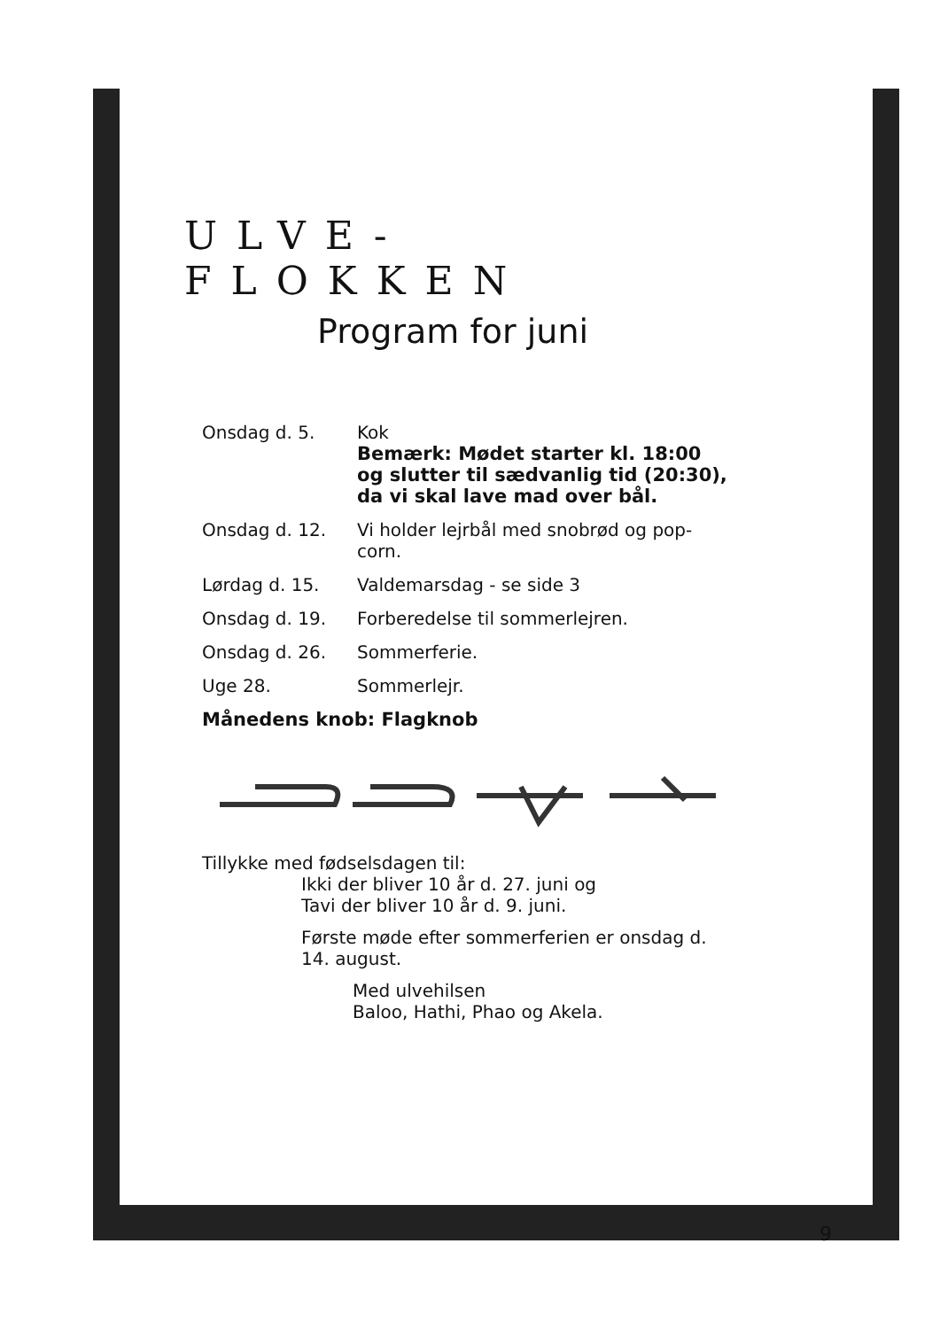ULVE-FLOKKEN
Program for juni
Onsdag d. 5. Kok
Bemærk: Mødet starter kl. 18:00 og slutter til sædvanlig tid (20:30), da vi skal lave mad over bål.
Onsdag d. 12. Vi holder lejrbål med snobrød og pop-corn.
Lørdag d. 15. Valdemarsdag - se side 3
Onsdag d. 19. Forberedelse til sommerlejren.
Onsdag d. 26. Sommerferie.
Uge 28. Sommerlejr.
Månedens knob: Flagknob
Tillykke med fødselsdagen til:
Ikki der bliver 10 år d. 27. juni og
Tavi der bliver 10 år d. 9. juni.
Første møde efter sommerferien er onsdag d. 14. august.
Med ulvehilsen
Baloo, Hathi, Phao og Akela.
9